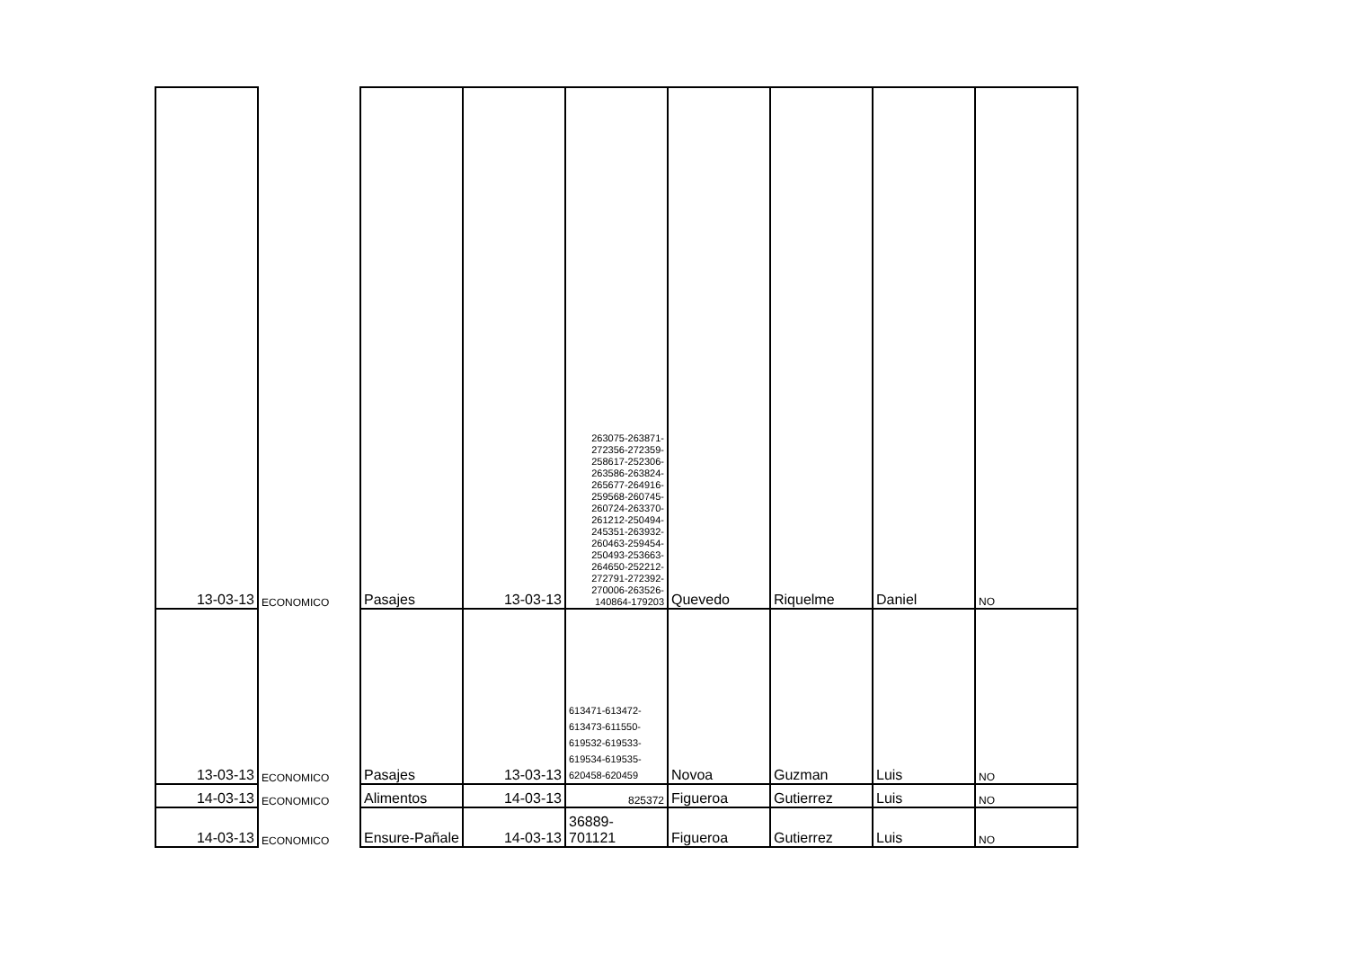| 13-03-13 | ECONOMICO | Pasajes | 13-03-13 | 263075-263871-272356-272359-258617-252306-263586-263824-265677-264916-259568-260745-260724-263370-261212-250494-245351-263932-260463-259454-250493-253663-264650-252212-272791-272392-270006-263526-140864-179203 | Quevedo | Riquelme | Daniel | NO |
| 13-03-13 | ECONOMICO | Pasajes | 13-03-13 | 613471-613472-613473-611550-619532-619533-619534-619535-620458-620459 | Novoa | Guzman | Luis | NO |
| 14-03-13 | ECONOMICO | Alimentos | 14-03-13 | 825372 | Figueroa | Gutierrez | Luis | NO |
| 14-03-13 | ECONOMICO | Ensure-Pañale | 14-03-13 | 36889- 701121 | Figueroa | Gutierrez | Luis | NO |